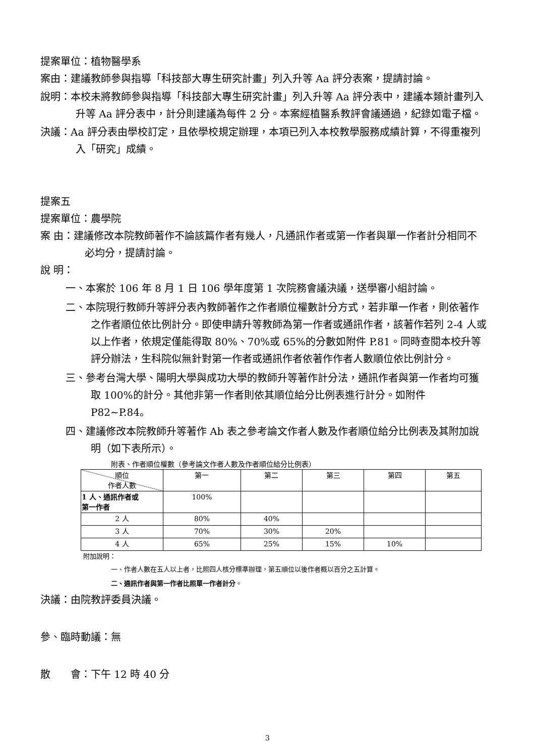提案單位：植物醫學系
案由：建議教師參與指導「科技部大專生研究計畫」列入升等 Aa 評分表案，提請討論。
說明：本校未將教師參與指導「科技部大專生研究計畫」列入升等 Aa 評分表中，建議本類計畫列入升等 Aa 評分表中，計分則建議為每件 2 分。本案經植醫系教評會議通過，紀錄如電子檔。
決議：Aa 評分表由學校訂定，且依學校規定辦理，本項已列入本校教學服務成績計算，不得重複列入「研究」成績。
提案五
提案單位：農學院
案 由：建議修改本院教師著作不論該篇作者有幾人，凡通訊作者或第一作者與單一作者計分相同不必均分，提請討論。
說 明：
一、本案於 106 年 8 月 1 日 106 學年度第 1 次院務會議決議，送學審小組討論。
二、本院現行教師升等評分表內教師著作之作者順位權數計分方式，若非單一作者，則依著作之作者順位依比例計分。即使申請升等教師為第一作者或通訊作者，該著作若列 2-4 人或以上作者，依規定僅能得取 80%、70%或 65%的分數如附件 P.81。同時查閱本校升等評分辦法，生科院似無針對第一作者或通訊作者依著作作者人數順位依比例計分。
三、參考台灣大學、陽明大學與成功大學的教師升等著作計分法，通訊作者與第一作者均可獲取 100%的計分。其他非第一作者則依其順位給分比例表進行計分。如附件 P82~P.84。
四、建議修改本院教師升等著作 Ab 表之參考論文作者人數及作者順位給分比例表及其附加說明（如下表所示）。
附表、作者順位權數（參考論文作者人數及作者順位給分比例表）
| 順位 作者人數 | 第一 | 第二 | 第三 | 第四 | 第五 |
| 1 人、通訊作者或 第一作者 | 100% | | | | |
| 2 人 | 80% | 40% | | | |
| 3 人 | 70% | 30% | 20% | | |
| 4 人 | 65% | 25% | 15% | 10% | |
附加說明：
一、作者人數在五人以上者，比照四人核分標準辦理，第五順位以後作者概以百分之五計算。
二、通訊作者與第一作者比照單一作者計分。
決議：由院教評委員決議。
參、臨時動議：無
散　　會：下午 12 時 40 分
3